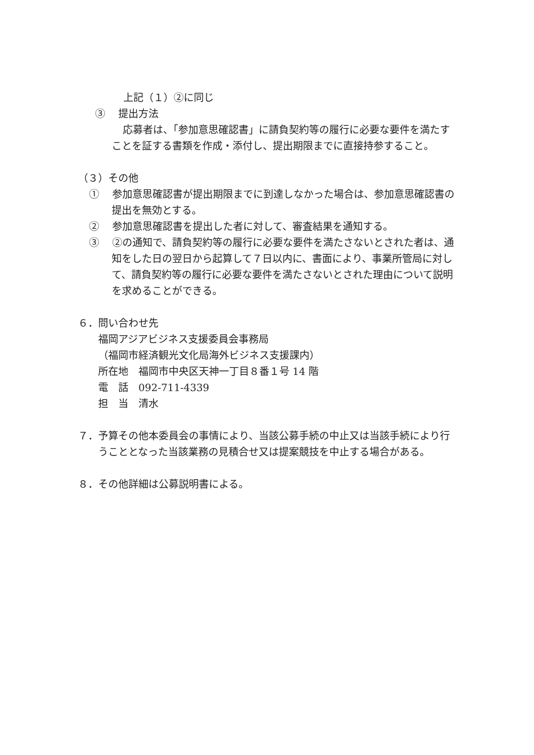上記（１）②に同じ
③　 提出方法
応募者は、「参加意思確認書」に請負契約等の履行に必要な要件を満たすことを証する書類を作成・添付し、提出期限までに直接持参すること。
（３）その他
①　 参加意思確認書が提出期限までに到達しなかった場合は、参加意思確認書の提出を無効とする。
②　 参加意思確認書を提出した者に対して、審査結果を通知する。
③　 ②の通知で、請負契約等の履行に必要な要件を満たさないとされた者は、通知をした日の翌日から起算して７日以内に、書面により、事業所管局に対して、請負契約等の履行に必要な要件を満たさないとされた理由について説明を求めることができる。
６．問い合わせ先
福岡アジアビジネス支援委員会事務局
（福岡市経済観光文化局海外ビジネス支援課内）
所在地　福岡市中央区天神一丁目８番１号 14 階
電　話　092-711-4339
担　当　清水
７．予算その他本委員会の事情により、当該公募手続の中止又は当該手続により行うこととなった当該業務の見積合せ又は提案競技を中止する場合がある。
８．その他詳細は公募説明書による。